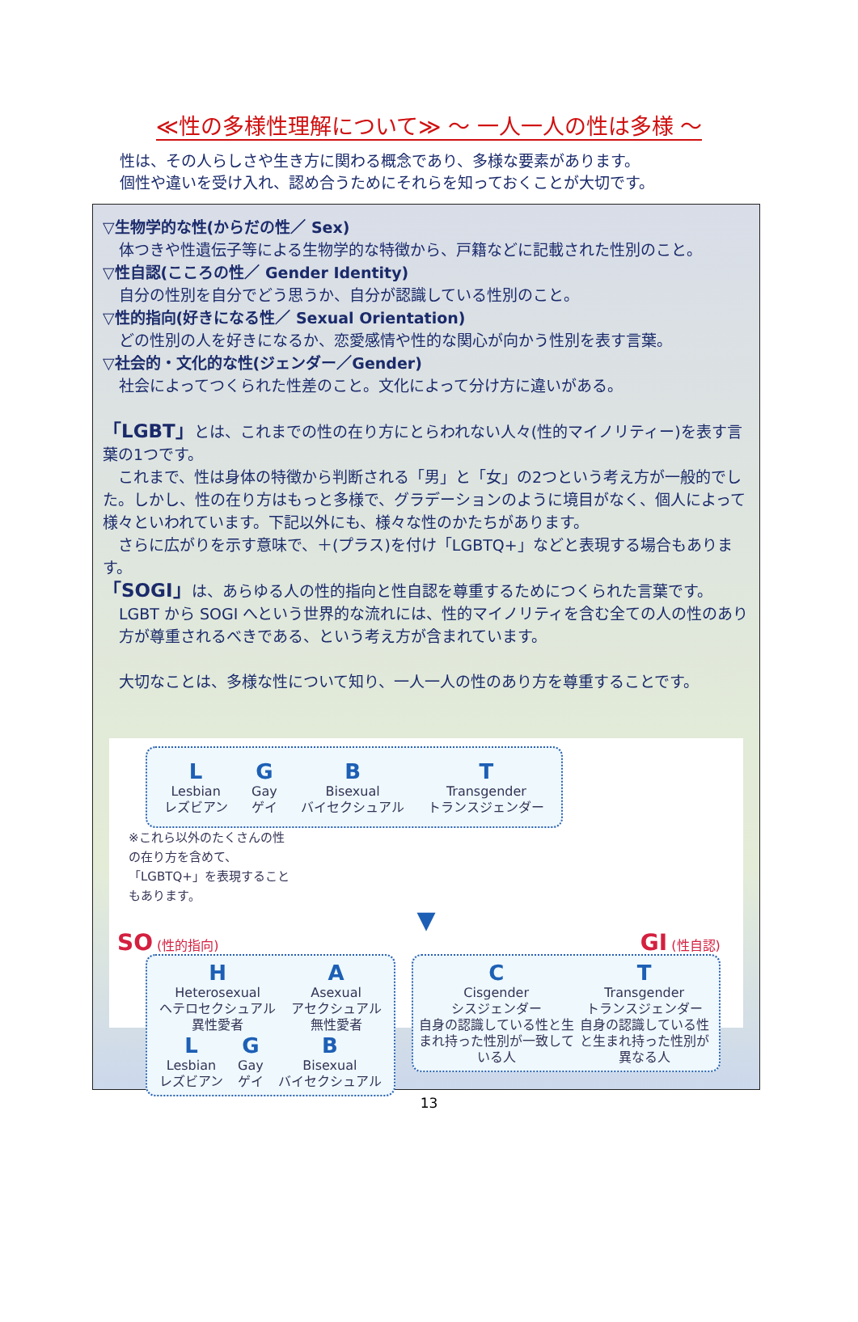≪性の多様性理解について≫ ～ 一人一人の性は多様 ～
性は、その人らしさや生き方に関わる概念であり、多様な要素があります。
個性や違いを受け入れ、認め合うためにそれらを知っておくことが大切です。
▽生物学的な性(からだの性／ Sex)
体つきや性遺伝子等による生物学的な特徴から、戸籍などに記載された性別のこと。
▽性自認(こころの性／ Gender Identity)
自分の性別を自分でどう思うか、自分が認識している性別のこと。
▽性的指向(好きになる性／ Sexual Orientation)
どの性別の人を好きになるか、恋愛感情や性的な関心が向かう性別を表す言葉。
▽社会的・文化的な性(ジェンダー／Gender)
社会によってつくられた性差のこと。文化によって分け方に違いがある。
「LGBT」とは、これまでの性の在り方にとらわれない人々(性的マイノリティー)を表す言葉の1つです。
　これまで、性は身体の特徴から判断される「男」と「女」の2つという考え方が一般的でした。しかし、性の在り方はもっと多様で、グラデーションのように境目がなく、個人によって様々といわれています。下記以外にも、様々な性のかたちがあります。
　さらに広がりを示す意味で、＋(プラス)を付け「LGBTQ+」などと表現する場合もあります。
「SOGI」は、あらゆる人の性的指向と性自認を尊重するためにつくられた言葉です。
LGBT から SOGI へという世界的な流れには、性的マイノリティを含む全ての人の性のあり方が尊重されるべきである、という考え方が含まれています。
大切なことは、多様な性について知り、一人一人の性のあり方を尊重することです。
L
Lesbian
レズビアン
G
Gay
ゲイ
B
Bisexual
バイセクシュアル
T
Transgender
トランスジェンダー
※これら以外のたくさんの性の在り方を含めて、「LGBTQ+」を表現することもあります。
▼
SO (性的指向)
H
Heterosexual
ヘテロセクシュアル
異性愛者
A
Asexual
アセクシュアル
無性愛者
L
Lesbian
レズビアン
G
Gay
ゲイ
B
Bisexual
バイセクシュアル
GI (性自認)
C
Cisgender
シスジェンダー
自身の認識している性と生まれ持った性別が一致している人
T
Transgender
トランスジェンダー
自身の認識している性と生まれ持った性別が異なる人
13